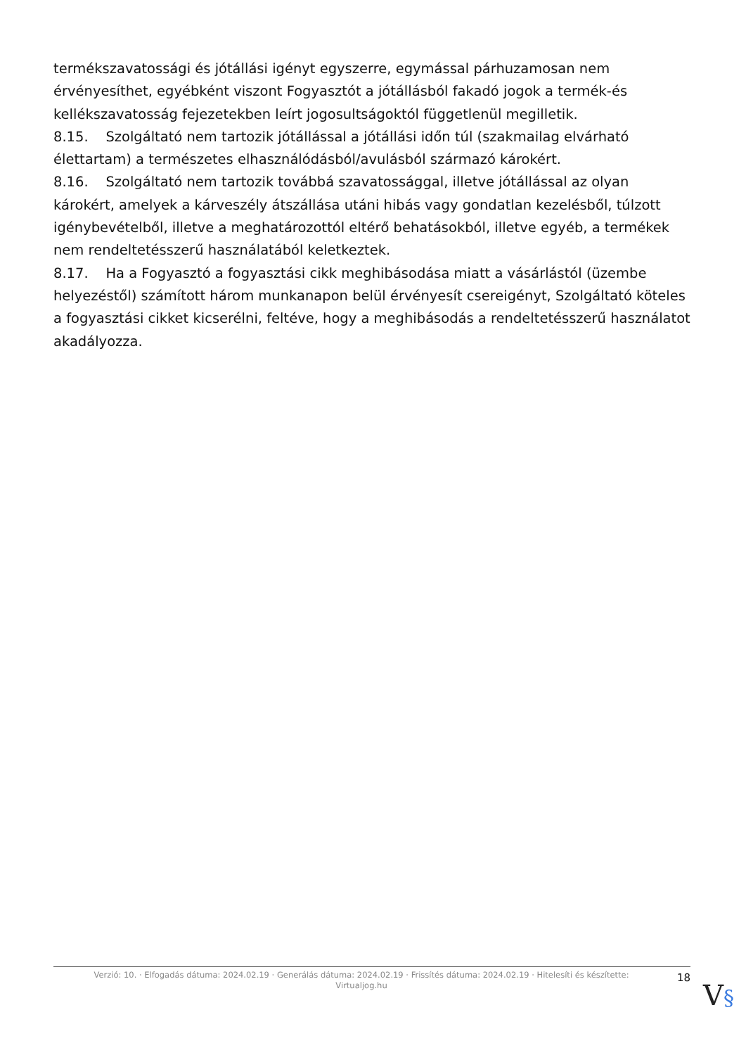termékszavatossági és jótállási igényt egyszerre, egymással párhuzamosan nem érvényesíthet, egyébként viszont Fogyasztót a jótállásból fakadó jogok a termék-és kellékszavatosság fejezetekben leírt jogosultságoktól függetlenül megilletik.
8.15. Szolgáltató nem tartozik jótállással a jótállási időn túl (szakmailag elvárható élettartam) a természetes elhasználódásból/avulásból származó károkért.
8.16. Szolgáltató nem tartozik továbbá szavatossággal, illetve jótállással az olyan károkért, amelyek a kárveszély átszállása utáni hibás vagy gondatlan kezelésből, túlzott igénybevételből, illetve a meghatározottól eltérő behatásokból, illetve egyéb, a termékek nem rendeltetésszerű használatából keletkeztek.
8.17. Ha a Fogyasztó a fogyasztási cikk meghibásodása miatt a vásárlástól (üzembe helyezéstől) számított három munkanapon belül érvényesít csereigényt, Szolgáltató köteles a fogyasztási cikket kicserélni, feltéve, hogy a meghibásodás a rendeltetésszerű használatot akadályozza.
Verzió: 10. · Elfogadás dátuma: 2024.02.19 · Generálás dátuma: 2024.02.19 · Frissítés dátuma: 2024.02.19 · Hitelesíti és készítette:
Virtualjog.hu
18
V§